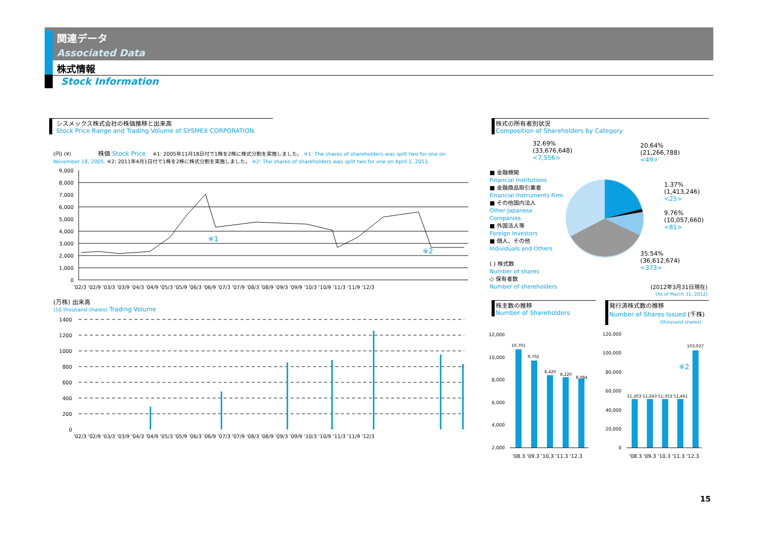関連データ
Associated Data
株式情報
Stock Information
シスメックス株式会社の株価推移と出来高
Stock Price Range and Trading Volume of SYSMEX CORPORATION
(円) (¥) 株価 Stock Price ※1: 2005年11月18日付で1株を2株に株式分割を実施しました。 ※1: The shares of shareholders was split two for one on November 18, 2005. ※2: 2011年4月1日付で1株を2株に株式分割を実施しました。 ※2: The shares of shareholders was split two for one on April 1, 2011.
9,000
8,000
7,000
6,000
5,000
4,000
3,000
2,000
1,000
0
※1
※2
'02/3 '02/9 '03/3 '03/9 '04/3 '04/9 '05/3 '05/9 '06/3 '06/9 '07/3 '07/9 '08/3 '08/9 '09/3 '09/9 '10/3 '10/9 '11/3 '11/9 '12/3
(万株) 出来高
(10 thousand shares) Trading Volume
1400
1200
1000
800
600
400
200
0
'02/3 '02/9 '03/3 '03/9 '04/3 '04/9 '05/3 '05/9 '06/3 '06/9 '07/3 '07/9 '08/3 '08/9 '09/3 '09/9 '10/3 '10/9 '11/3 '11/9 '12/3
株式の所有者別状況
Composition of Shareholders by Category
■ 金融機関
Financial Institutions
■ 金融商品取引業者
Financial Instruments Firm
■ その他国内法人
Other Japanese
Companies
■ 外国法人等
Foreign Investors
■ 個人、その他
Individuals and Others
( ) 株式数
Number of shares
◇ 保有者数
Number of shereholders
32.69%
(33,676,648)
<7,556>
20.64%
(21,266,788)
<49>
1.37%
(1,413,246)
<25>
9.76%
(10,057,660)
<81>
35.54%
(36,612,674)
<373>
(2012年3月31日現在)
(As of March 31, 2012)
株主数の推移
Number of Shareholders
発行済株式数の推移
Number of Shares Issued (千株)
(thousand shares)
12,000
10,000
8,000
6,000
4,000
2,000
10,701
9,702
8,420
8,220
8,084
'08.3 '09.3 '10.3 '11.3 '12.3
120,000
100,000
80,000
60,000
40,000
20,000
0
51,203 51,243 51,353 51,461
103,027
※2
'08.3 '09.3 '10.3 '11.3 '12.3
15